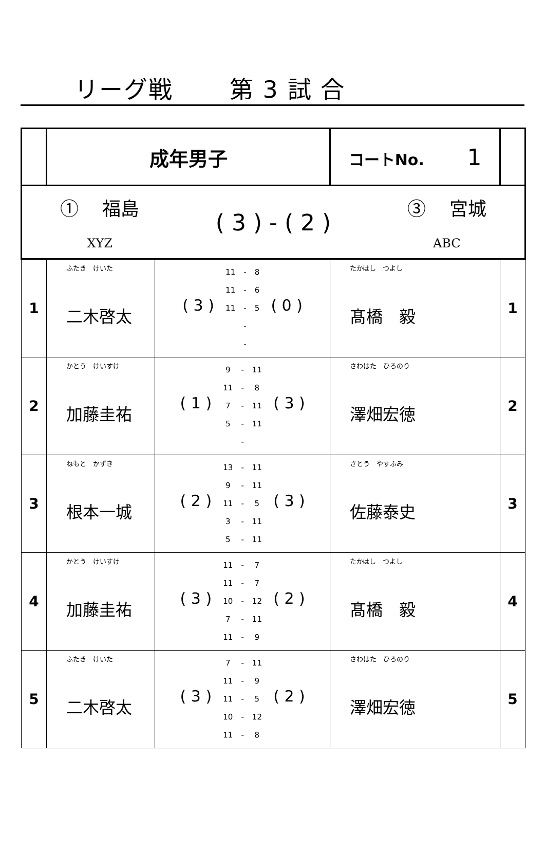リーグ戦 第 3 試 合
| | 成年男子 | | コートNo. 1 | |
| ① 福島 XYZ ( 3 ) - ( 2 ) ③ 宮城 ABC | | | | |
| 1 | ふたき けいた 二木啓太 | ( 3 ) / 11 / - / 8 / / 11 / - / 6 / / 11 / - / 5 / / / - / / / / - / / ( 0 ) | たかはし つよし 髙橋 毅 | 1 |
| 2 | かとう けいすけ 加藤圭祐 | ( 1 ) / 9 / - / 11 / / 11 / - / 8 / / 7 / - / 11 / / 5 / - / 11 / / / - / / ( 3 ) | さわはた ひろのり 澤畑宏徳 | 2 |
| 3 | ねもと かずき 根本一城 | ( 2 ) / 13 / - / 11 / / 9 / - / 11 / / 11 / - / 5 / / 3 / - / 11 / / 5 / - / 11 / ( 3 ) | さとう やすふみ 佐藤泰史 | 3 |
| 4 | かとう けいすけ 加藤圭祐 | ( 3 ) / 11 / - / 7 / / 11 / - / 7 / / 10 / - / 12 / / 7 / - / 11 / / 11 / - / 9 / ( 2 ) | たかはし つよし 髙橋 毅 | 4 |
| 5 | ふたき けいた 二木啓太 | ( 3 ) / 7 / - / 11 / / 11 / - / 9 / / 11 / - / 5 / / 10 / - / 12 / / 11 / - / 8 / ( 2 ) | さわはた ひろのり 澤畑宏徳 | 5 |